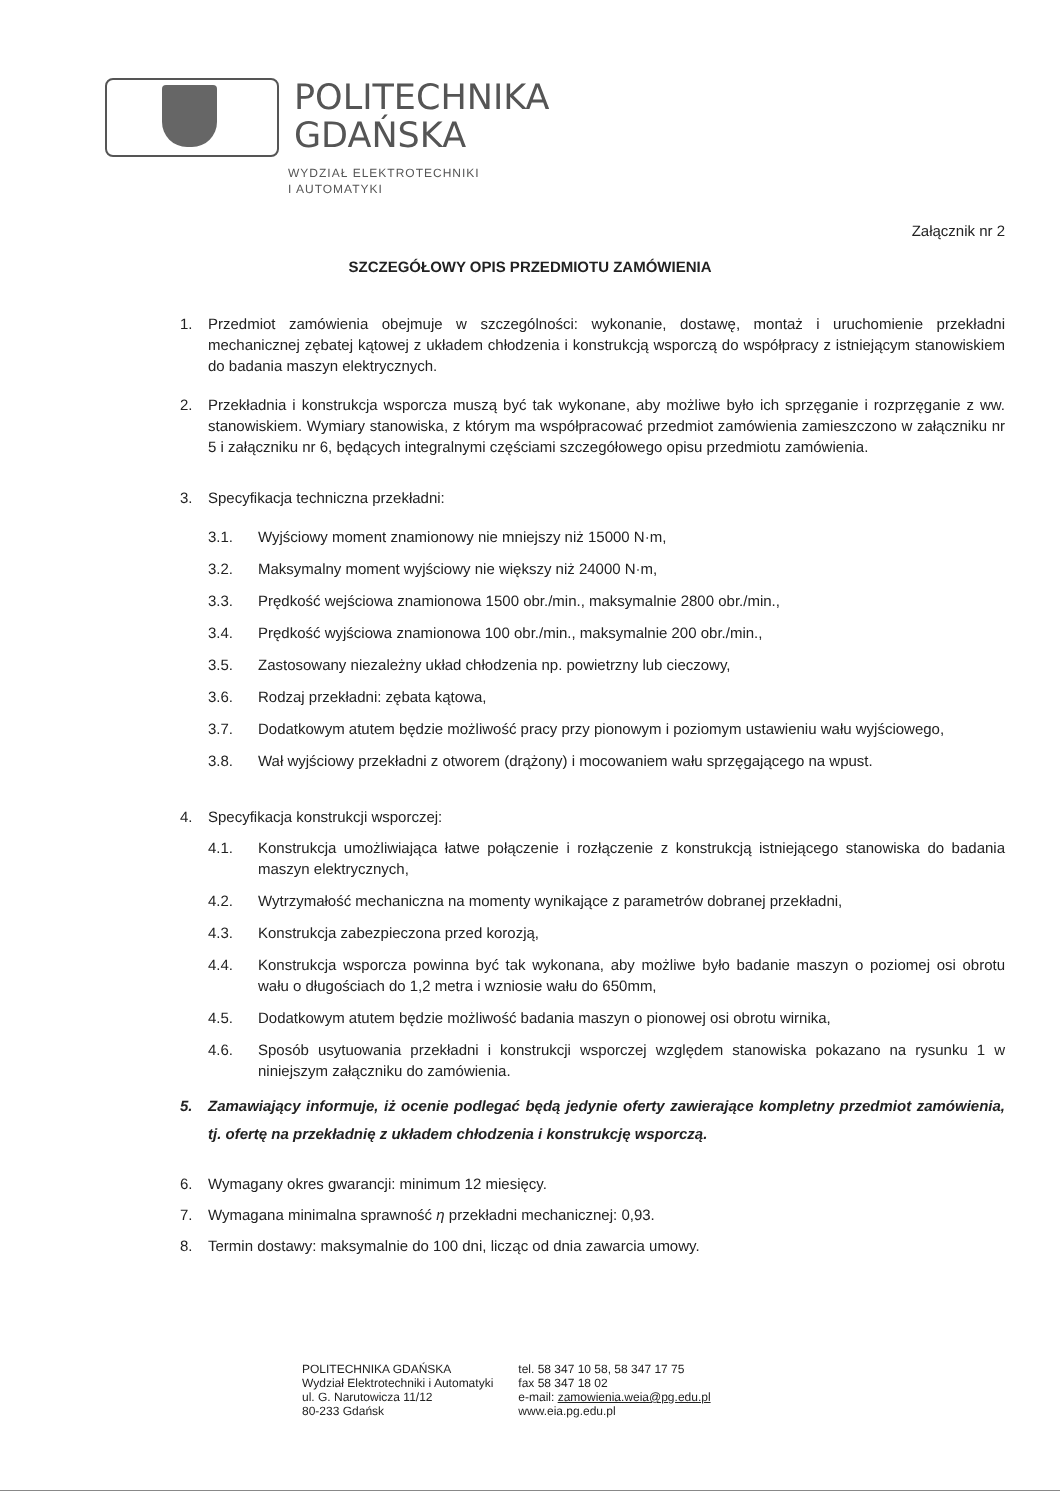POLITECHNIKA
GDAŃSKA
WYDZIAŁ ELEKTROTECHNIKI
I AUTOMATYKI
Załącznik nr 2
SZCZEGÓŁOWY OPIS PRZEDMIOTU ZAMÓWIENIA
1. Przedmiot zamówienia obejmuje w szczególności: wykonanie, dostawę, montaż i uruchomienie przekładni mechanicznej zębatej kątowej z układem chłodzenia i konstrukcją wsporczą do współpracy z istniejącym stanowiskiem do badania maszyn elektrycznych.
2. Przekładnia i konstrukcja wsporcza muszą być tak wykonane, aby możliwe było ich sprzęganie i rozprzęganie z ww. stanowiskiem. Wymiary stanowiska, z którym ma współpracować przedmiot zamówienia zamieszczono w załączniku nr 5 i załączniku nr 6, będących integralnymi częściami szczegółowego opisu przedmiotu zamówienia.
3. Specyfikacja techniczna przekładni:
3.1. Wyjściowy moment znamionowy nie mniejszy niż 15000 N·m,
3.2. Maksymalny moment wyjściowy nie większy niż 24000 N·m,
3.3. Prędkość wejściowa znamionowa 1500 obr./min., maksymalnie 2800 obr./min.,
3.4. Prędkość wyjściowa znamionowa 100 obr./min., maksymalnie 200 obr./min.,
3.5. Zastosowany niezależny układ chłodzenia np. powietrzny lub cieczowy,
3.6. Rodzaj przekładni: zębata kątowa,
3.7. Dodatkowym atutem będzie możliwość pracy przy pionowym i poziomym ustawieniu wału wyjściowego,
3.8. Wał wyjściowy przekładni z otworem (drążony) i mocowaniem wału sprzęgającego na wpust.
4. Specyfikacja konstrukcji wsporczej:
4.1. Konstrukcja umożliwiająca łatwe połączenie i rozłączenie z konstrukcją istniejącego stanowiska do badania maszyn elektrycznych,
4.2. Wytrzymałość mechaniczna na momenty wynikające z parametrów dobranej przekładni,
4.3. Konstrukcja zabezpieczona przed korozją,
4.4. Konstrukcja wsporcza powinna być tak wykonana, aby możliwe było badanie maszyn o poziomej osi obrotu wału o długościach do 1,2 metra i wzniosie wału do 650mm,
4.5. Dodatkowym atutem będzie możliwość badania maszyn o pionowej osi obrotu wirnika,
4.6. Sposób usytuowania przekładni i konstrukcji wsporczej względem stanowiska pokazano na rysunku 1 w niniejszym załączniku do zamówienia.
5. Zamawiający informuje, iż ocenie podlegać będą jedynie oferty zawierające kompletny przedmiot zamówienia, tj. ofertę na przekładnię z układem chłodzenia i konstrukcję wsporczą.
6. Wymagany okres gwarancji: minimum 12 miesięcy.
7. Wymagana minimalna sprawność η przekładni mechanicznej: 0,93.
8. Termin dostawy: maksymalnie do 100 dni, licząc od dnia zawarcia umowy.
POLITECHNIKA GDAŃSKA
Wydział Elektrotechniki i Automatyki
ul. G. Narutowicza 11/12
80-233 Gdańsk
tel. 58 347 10 58, 58 347 17 75
fax 58 347 18 02
e-mail: zamowienia.weia@pg.edu.pl
www.eia.pg.edu.pl